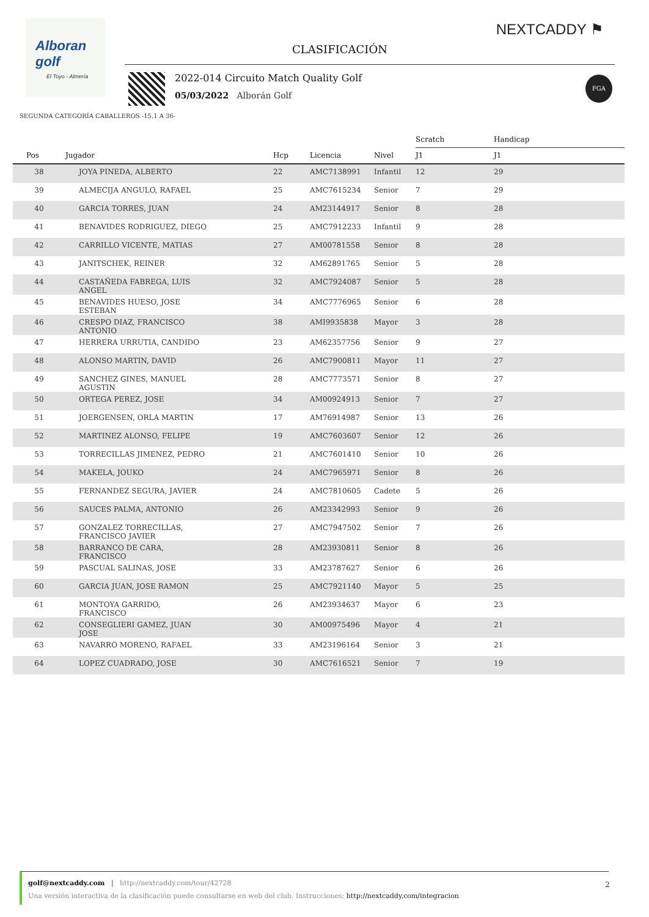Alboran golf
El Toyo - Almería
NEXTCADDY ⚑
CLASIFICACIÓN
2022-014 Circuito Match Quality Golf
05/03/2022 Alborán Golf
FGA
SEGUNDA CATEGORÍA CABALLEROS -15,1 A 36-
| | | | | | Scratch | Handicap | |
| --- | --- | --- | --- | --- | --- | --- | --- |
| Pos | Jugador | Hcp | Licencia | Nivel | J1 | J1 | |
| 38 | JOYA PINEDA, ALBERTO | 22 | AMC7138991 | Infantil | 12 | 29 | |
| 39 | ALMECIJA ANGULO, RAFAEL | 25 | AMC7615234 | Senior | 7 | 29 | |
| 40 | GARCIA TORRES, JUAN | 24 | AM23144917 | Senior | 8 | 28 | |
| 41 | BENAVIDES RODRIGUEZ, DIEGO | 25 | AMC7912233 | Infantil | 9 | 28 | |
| 42 | CARRILLO VICENTE, MATIAS | 27 | AM00781558 | Senior | 8 | 28 | |
| 43 | JANITSCHEK, REINER | 32 | AM62891765 | Senior | 5 | 28 | |
| 44 | CASTAÑEDA FABREGA, LUIS ANGEL | 32 | AMC7924087 | Senior | 5 | 28 | |
| 45 | BENAVIDES HUESO, JOSE ESTEBAN | 34 | AMC7776965 | Senior | 6 | 28 | |
| 46 | CRESPO DIAZ, FRANCISCO ANTONIO | 38 | AMI9935838 | Mayor | 3 | 28 | |
| 47 | HERRERA URRUTIA, CANDIDO | 23 | AM62357756 | Senior | 9 | 27 | |
| 48 | ALONSO MARTIN, DAVID | 26 | AMC7900811 | Mayor | 11 | 27 | |
| 49 | SANCHEZ GINES, MANUEL AGUSTIN | 28 | AMC7773571 | Senior | 8 | 27 | |
| 50 | ORTEGA PEREZ, JOSE | 34 | AM00924913 | Senior | 7 | 27 | |
| 51 | JOERGENSEN, ORLA MARTIN | 17 | AM76914987 | Senior | 13 | 26 | |
| 52 | MARTINEZ ALONSO, FELIPE | 19 | AMC7603607 | Senior | 12 | 26 | |
| 53 | TORRECILLAS JIMENEZ, PEDRO | 21 | AMC7601410 | Senior | 10 | 26 | |
| 54 | MAKELA, JOUKO | 24 | AMC7965971 | Senior | 8 | 26 | |
| 55 | FERNANDEZ SEGURA, JAVIER | 24 | AMC7810605 | Cadete | 5 | 26 | |
| 56 | SAUCES PALMA, ANTONIO | 26 | AM23342993 | Senior | 9 | 26 | |
| 57 | GONZALEZ TORRECILLAS, FRANCISCO JAVIER | 27 | AMC7947502 | Senior | 7 | 26 | |
| 58 | BARRANCO DE CARA, FRANCISCO | 28 | AM23930811 | Senior | 8 | 26 | |
| 59 | PASCUAL SALINAS, JOSE | 33 | AM23787627 | Senior | 6 | 26 | |
| 60 | GARCIA JUAN, JOSE RAMON | 25 | AMC7921140 | Mayor | 5 | 25 | |
| 61 | MONTOYA GARRIDO, FRANCISCO | 26 | AM23934637 | Mayor | 6 | 23 | |
| 62 | CONSEGLIERI GAMEZ, JUAN JOSE | 30 | AM00975496 | Mayor | 4 | 21 | |
| 63 | NAVARRO MORENO, RAFAEL | 33 | AM23196164 | Senior | 3 | 21 | |
| 64 | LOPEZ CUADRADO, JOSE | 30 | AMC7616521 | Senior | 7 | 19 | |
golf@nextcaddy.com | http://nextcaddy.com/tour/42728
Una versión interactiva de la clasificación puede consultarse en web del club. Instrucciones: http://nextcaddy.com/integracion
2